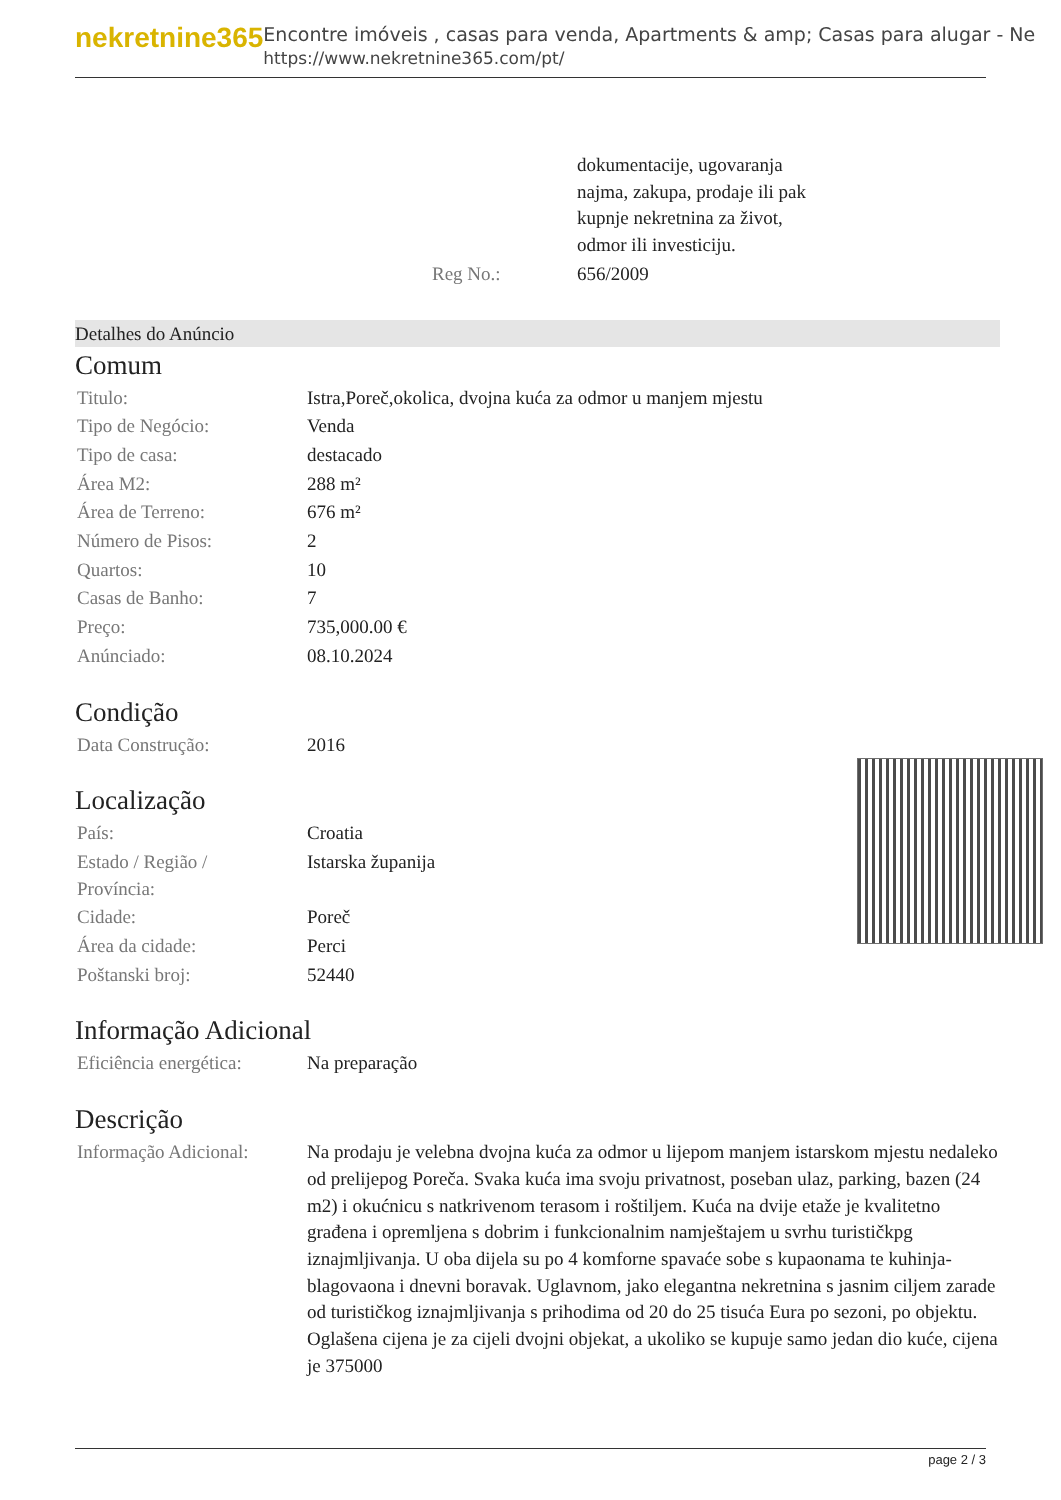nekretnine365
Encontre imóveis , casas para venda, Apartments & amp; Casas para alugar - Ne
https://www.nekretnine365.com/pt/
| | dokumentacije, ugovaranja najma, zakupa, prodaje ili pak kupnje nekretnina za život, odmor ili investiciju. |
| Reg No.: | 656/2009 |
Detalhes do Anúncio
Comum
| Titulo: | Istra,Poreč,okolica, dvojna kuća za odmor u manjem mjestu |
| Tipo de Negócio: | Venda |
| Tipo de casa: | destacado |
| Área M2: | 288 m² |
| Área de Terreno: | 676 m² |
| Número de Pisos: | 2 |
| Quartos: | 10 |
| Casas de Banho: | 7 |
| Preço: | 735,000.00 € |
| Anúnciado: | 08.10.2024 |
Condição
| Data Construção: | 2016 |
Localização
| País: | Croatia |
| Estado / Região / Província: | Istarska županija |
| Cidade: | Poreč |
| Área da cidade: | Perci |
| Poštanski broj: | 52440 |
Informação Adicional
| Eficiência energética: | Na preparação |
Descrição
| Informação Adicional: | Na prodaju je velebna dvojna kuća za odmor u lijepom manjem istarskom mjestu nedaleko od prelijepog Poreča. Svaka kuća ima svoju privatnost, poseban ulaz, parking, bazen (24 m2) i okućnicu s natkrivenom terasom i roštiljem. Kuća na dvije etaže je kvalitetno građena i opremljena s dobrim i funkcionalnim namještajem u svrhu turističkpg iznajmljivanja. U oba dijela su po 4 komforne spavaće sobe s kupaonama te kuhinja-blagovaona i dnevni boravak. Uglavnom, jako elegantna nekretnina s jasnim ciljem zarade od turističkog iznajmljivanja s prihodima od 20 do 25 tisuća Eura po sezoni, po objektu. Oglašena cijena je za cijeli dvojni objekat, a ukoliko se kupuje samo jedan dio kuće, cijena je 375000 |
page 2 / 3